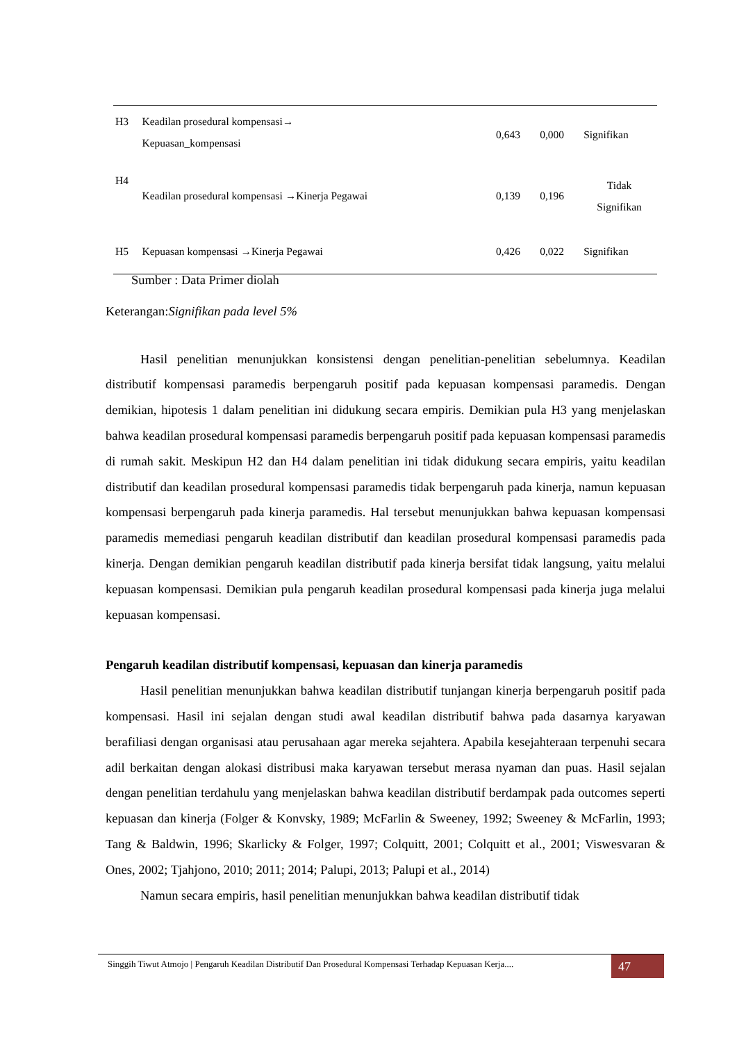| H3 | Keadilan prosedural kompensasi→ Kepuasan_kompensasi | 0,643 | 0,000 | Signifikan |
| H4 | Keadilan prosedural kompensasi →Kinerja Pegawai | 0,139 | 0,196 | Tidak Signifikan |
| H5 | Kepuasan kompensasi →Kinerja Pegawai | 0,426 | 0,022 | Signifikan |
Sumber : Data Primer diolah
Keterangan:Signifikan pada level 5%
Hasil penelitian menunjukkan konsistensi dengan penelitian-penelitian sebelumnya. Keadilan distributif kompensasi paramedis berpengaruh positif pada kepuasan kompensasi paramedis. Dengan demikian, hipotesis 1 dalam penelitian ini didukung secara empiris. Demikian pula H3 yang menjelaskan bahwa keadilan prosedural kompensasi paramedis berpengaruh positif pada kepuasan kompensasi paramedis di rumah sakit. Meskipun H2 dan H4 dalam penelitian ini tidak didukung secara empiris, yaitu keadilan distributif dan keadilan prosedural kompensasi paramedis tidak berpengaruh pada kinerja, namun kepuasan kompensasi berpengaruh pada kinerja paramedis. Hal tersebut menunjukkan bahwa kepuasan kompensasi paramedis memediasi pengaruh keadilan distributif dan keadilan prosedural kompensasi paramedis pada kinerja. Dengan demikian pengaruh keadilan distributif pada kinerja bersifat tidak langsung, yaitu melalui kepuasan kompensasi. Demikian pula pengaruh keadilan prosedural kompensasi pada kinerja juga melalui kepuasan kompensasi.
Pengaruh keadilan distributif kompensasi, kepuasan dan kinerja paramedis
Hasil penelitian menunjukkan bahwa keadilan distributif tunjangan kinerja berpengaruh positif pada kompensasi. Hasil ini sejalan dengan studi awal keadilan distributif bahwa pada dasarnya karyawan berafiliasi dengan organisasi atau perusahaan agar mereka sejahtera. Apabila kesejahteraan terpenuhi secara adil berkaitan dengan alokasi distribusi maka karyawan tersebut merasa nyaman dan puas. Hasil sejalan dengan penelitian terdahulu yang menjelaskan bahwa keadilan distributif berdampak pada outcomes seperti kepuasan dan kinerja (Folger & Konvsky, 1989; McFarlin & Sweeney, 1992; Sweeney & McFarlin, 1993; Tang & Baldwin, 1996; Skarlicky & Folger, 1997; Colquitt, 2001; Colquitt et al., 2001; Viswesvaran & Ones, 2002; Tjahjono, 2010; 2011; 2014; Palupi, 2013; Palupi et al., 2014)
Namun secara empiris, hasil penelitian menunjukkan bahwa keadilan distributif tidak
Singgih Tiwut Atmojo | Pengaruh Keadilan Distributif Dan Prosedural Kompensasi Terhadap Kepuasan Kerja.... 47